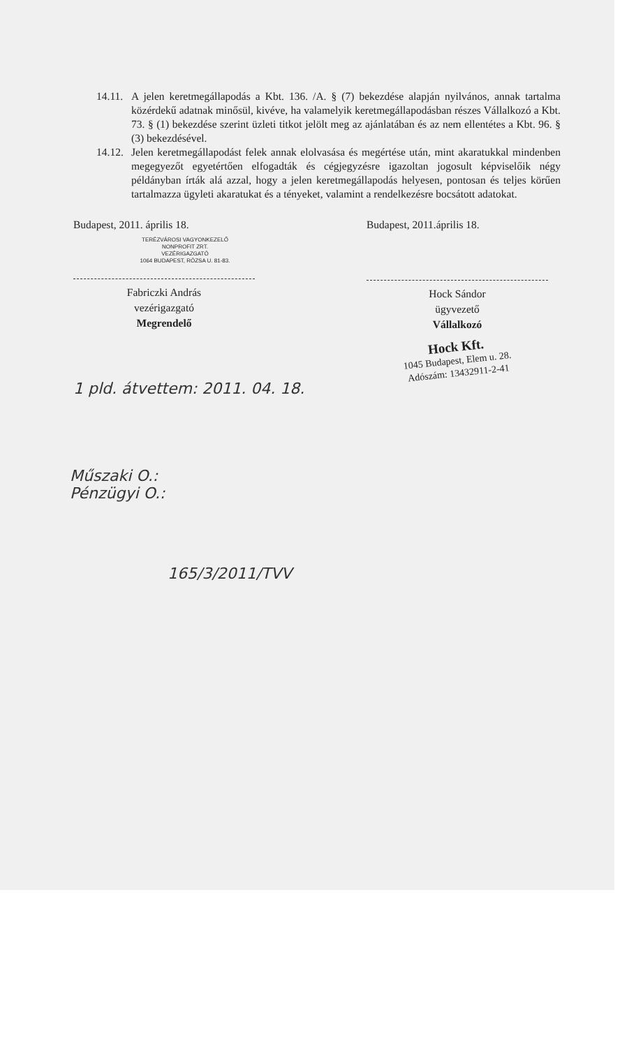14.11.
A jelen keretmegállapodás a Kbt. 136. /A. § (7) bekezdése alapján nyilvános, annak tartalma közérdekű adatnak minősül, kivéve, ha valamelyik keretmegállapodásban részes Vállalkozó a Kbt. 73. § (1) bekezdése szerint üzleti titkot jelölt meg az ajánlatában és az nem ellentétes a Kbt. 96. § (3) bekezdésével.
14.12.
Jelen keretmegállapodást felek annak elolvasása és megértése után, mint akaratukkal mindenben megegyezőt egyetértően elfogadták és cégjegyzésre igazoltan jogosult képviselőik négy példányban írták alá azzal, hogy a jelen keretmegállapodás helyesen, pontosan és teljes körűen tartalmazza ügyleti akaratukat és a tényeket, valamint a rendelkezésre bocsátott adatokat.
Budapest, 2011. április 18.
TERÉZVÁROSI VAGYONKEZELŐ
NONPROFIT ZRT.
VEZÉRIGAZGATÓ
1064 BUDAPEST, RÓZSA U. 81-83.
Fabriczki András
vezérigazgató
Megrendelő
Budapest, 2011.április 18.
Hock Sándor
ügyvezető
Vállalkozó
Hock Kft.
1045 Budapest, Elem u. 28.
Adószám: 13432911-2-41
1 pld. átvettem: 2011. 04. 18.
Műszaki O.:
Pénzügyi O.:
165/3/2011/TVV